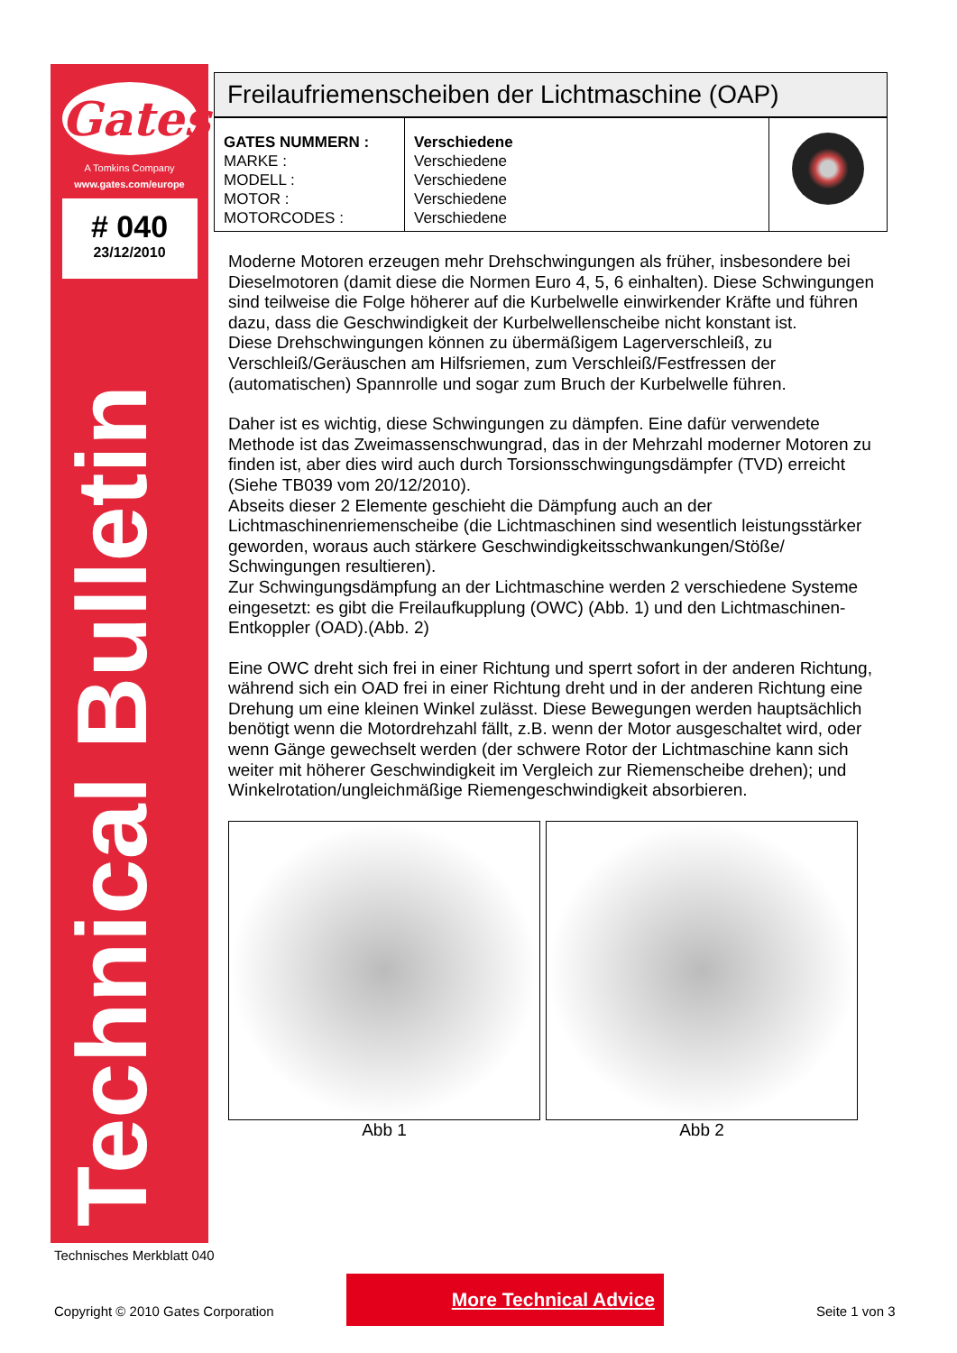Gates
A Tomkins Company
www.gates.com/europe
# 040
23/12/2010
Technical Bulletin
Freilaufriemenscheiben der Lichtmaschine (OAP)
| GATES NUMMERN : MARKE : MODELL : MOTOR : MOTORCODES : | Verschiedene Verschiedene Verschiedene Verschiedene Verschiedene | |
Moderne Motoren erzeugen mehr Drehschwingungen als früher, insbesondere bei Dieselmotoren (damit diese die Normen Euro 4, 5, 6 einhalten). Diese Schwingungen sind teilweise die Folge höherer auf die Kurbelwelle einwirkender Kräfte und führen dazu, dass die Geschwindigkeit der Kurbelwellenscheibe nicht konstant ist.
Diese Drehschwingungen können zu übermäßigem Lagerverschleiß, zu Verschleiß/Geräuschen am Hilfsriemen, zum Verschleiß/Festfressen der (automatischen) Spannrolle und sogar zum Bruch der Kurbelwelle führen.
Daher ist es wichtig, diese Schwingungen zu dämpfen. Eine dafür verwendete Methode ist das Zweimassenschwungrad, das in der Mehrzahl moderner Motoren zu finden ist, aber dies wird auch durch Torsionsschwingungsdämpfer (TVD) erreicht (Siehe TB039 vom 20/12/2010).
Abseits dieser 2 Elemente geschieht die Dämpfung auch an der Lichtmaschinenriemenscheibe (die Lichtmaschinen sind wesentlich leistungsstärker geworden, woraus auch stärkere Geschwindigkeitsschwankungen/Stöße/ Schwingungen resultieren).
Zur Schwingungsdämpfung an der Lichtmaschine werden 2 verschiedene Systeme eingesetzt: es gibt die Freilaufkupplung (OWC) (Abb. 1) und den Lichtmaschinen-Entkoppler (OAD).(Abb. 2)
Eine OWC dreht sich frei in einer Richtung und sperrt sofort in der anderen Richtung, während sich ein OAD frei in einer Richtung dreht und in der anderen Richtung eine Drehung um eine kleinen Winkel zulässt. Diese Bewegungen werden hauptsächlich benötigt wenn die Motordrehzahl fällt, z.B. wenn der Motor ausgeschaltet wird, oder wenn Gänge gewechselt werden (der schwere Rotor der Lichtmaschine kann sich weiter mit höherer Geschwindigkeit im Vergleich zur Riemenscheibe drehen); und Winkelrotation/ungleichmäßige Riemengeschwindigkeit absorbieren.
Abb 1 Abb 2
Technisches Merkblatt 040
More Technical Advice
Copyright © 2010 Gates Corporation
Seite 1 von 3